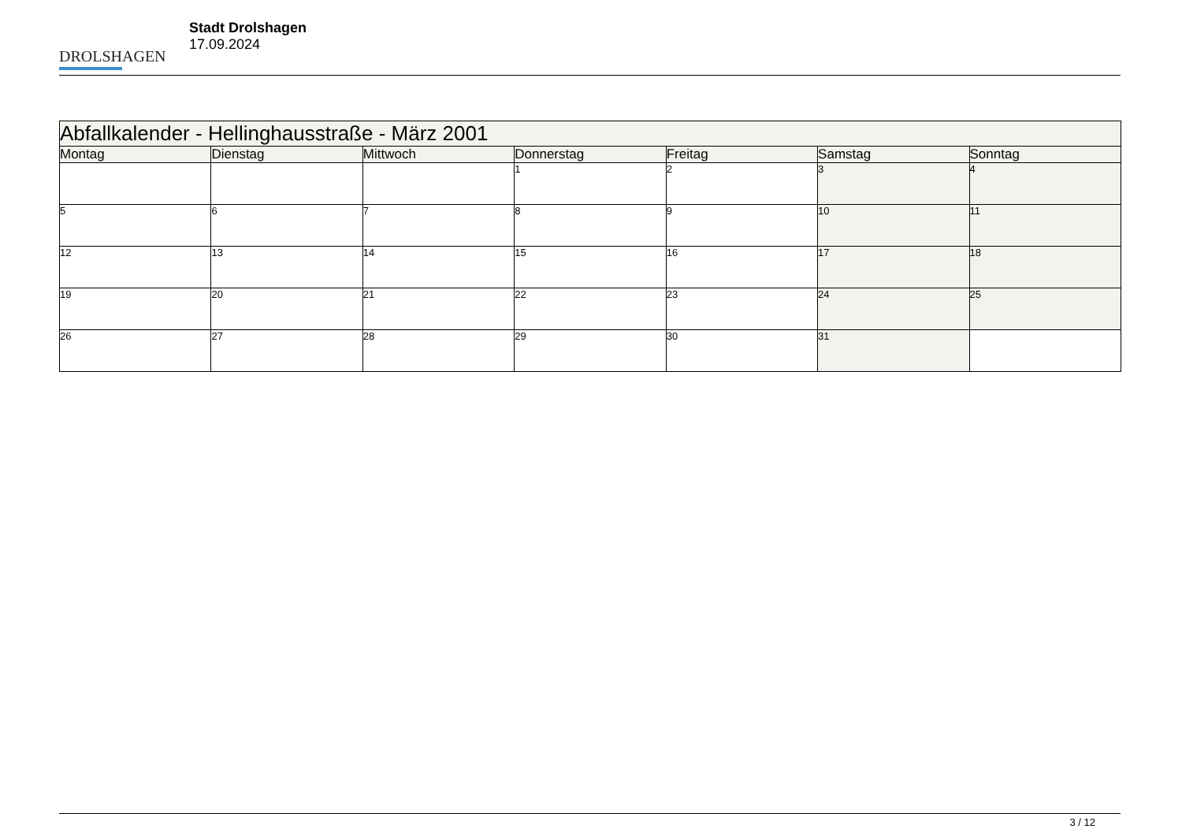DROLSHAGEN
Stadt Drolshagen
17.09.2024
| Abfallkalender - Hellinghausstraße - März 2001 | | | | | | |
| --- | --- | --- | --- | --- | --- | --- |
| Montag | Dienstag | Mittwoch | Donnerstag | Freitag | Samstag | Sonntag |
| | | | 1 | 2 | 3 | 4 |
| 5 | 6 | 7 | 8 | 9 | 10 | 11 |
| 12 | 13 | 14 | 15 | 16 | 17 | 18 |
| 19 | 20 | 21 | 22 | 23 | 24 | 25 |
| 26 | 27 | 28 | 29 | 30 | 31 | |
3 / 12